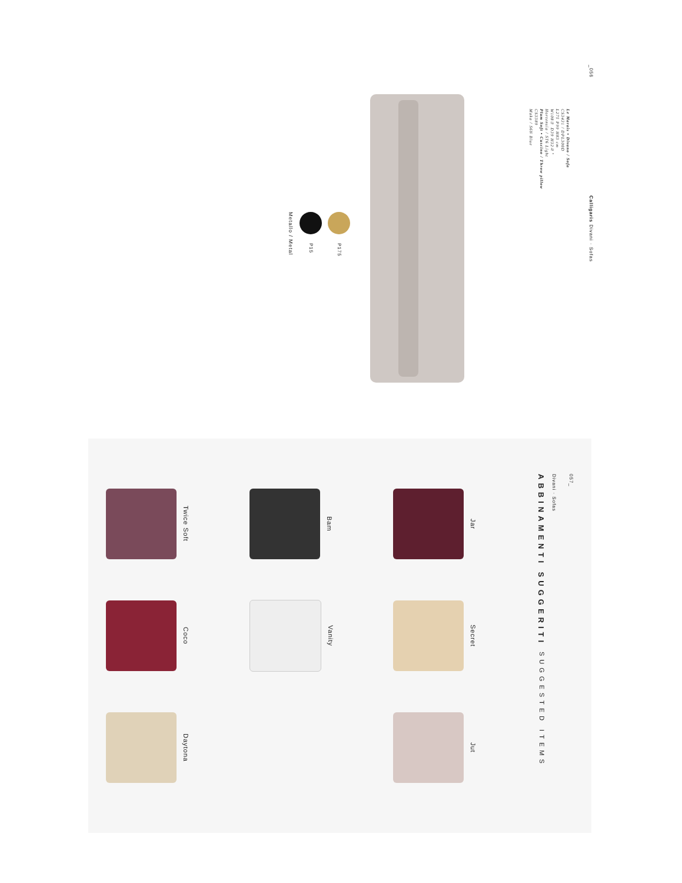_056
Calligaris Divani · Sofas
Le Marais • Divano / Sofa
CS3431 / DPL300D
L275 P99 H83 cm
W108¼ D39 H32¾"
Hortensia / ST6 Light
Plum Soft • Cuscino / Throw pillow
CS3389
Maka / S6N Blue
Metallo / Metal
P15
P175
057_ Divani · Sofas
ABBINAMENTI SUGGERITI SUGGESTED ITEMS
Jar
Bam
Twice Soft
Secret
Vanity
Coco
Jut
Daytona